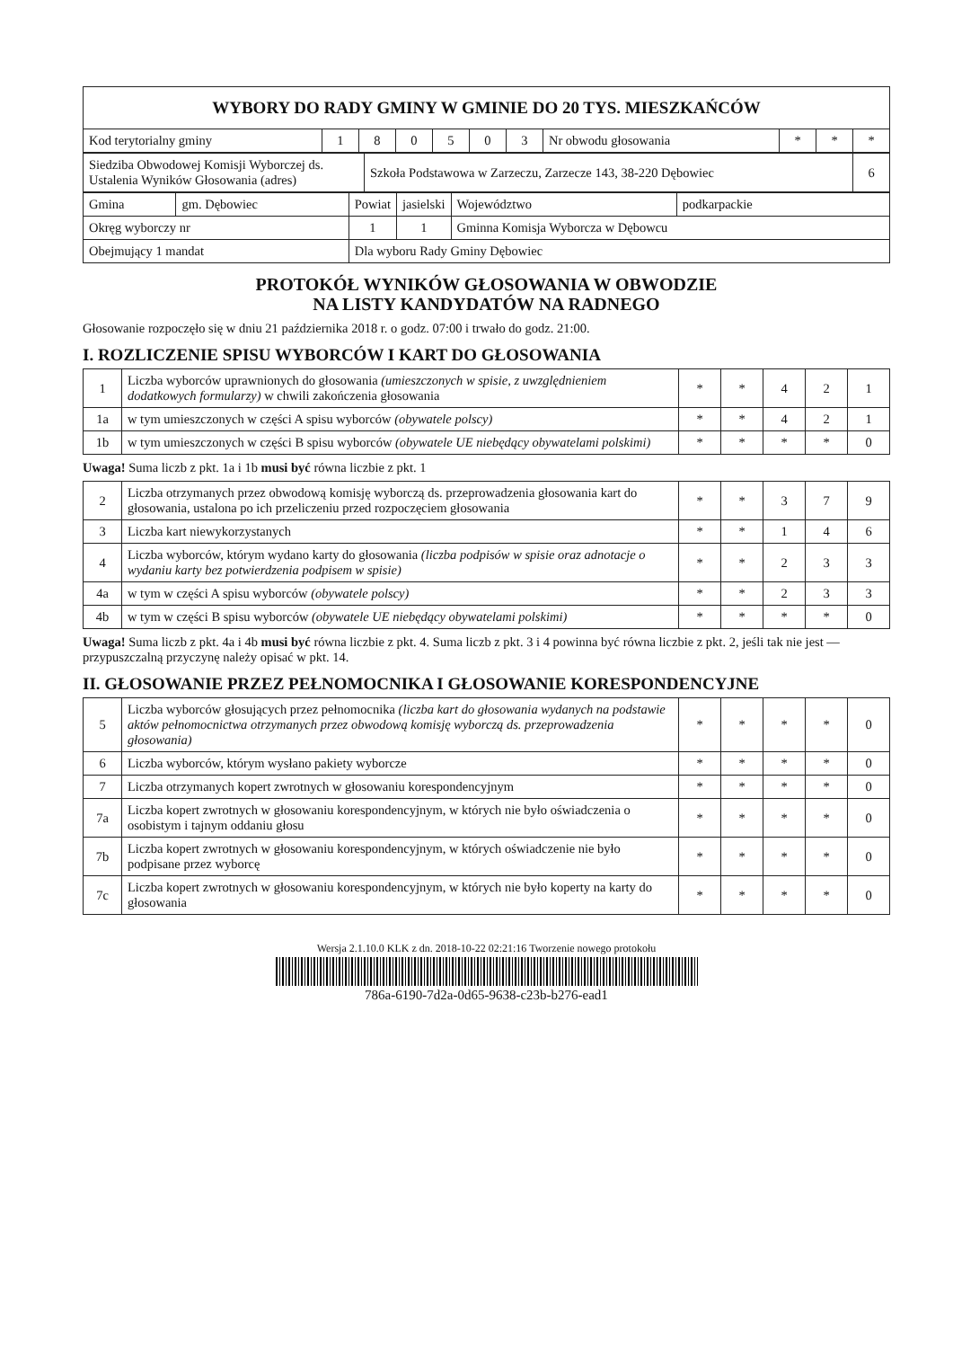| WYBORY DO RADY GMINY W GMINIE DO 20 TYS. MIESZKAŃCÓW | | | | | | | | | | |
| Kod terytorialny gminy | 1 | 8 | 0 | 5 | 0 | 3 | Nr obwodu głosowania | * | * | * |
| Siedziba Obwodowej Komisji Wyborczej ds. Ustalenia Wyników Głosowania (adres) | Szkoła Podstawowa w Zarzeczu, Zarzecze 143, 38-220 Dębowiec | 6 |
| Gmina | gm. Dębowiec | Powiat | jasielski | Województwo | podkarpackie |
| Okręg wyborczy nr | | 1 | 1 | Gminna Komisja Wyborcza w Dębowcu | |
| Obejmujący 1 mandat | | Dla wyboru Rady Gminy Dębowiec | | | |
PROTOKÓŁ WYNIKÓW GŁOSOWANIA W OBWODZIE
NA LISTY KANDYDATÓW NA RADNEGO
Głosowanie rozpoczęło się w dniu 21 października 2018 r. o godz. 07:00 i trwało do godz. 21:00.
I. ROZLICZENIE SPISU WYBORCÓW I KART DO GŁOSOWANIA
| 1 | Liczba wyborców uprawnionych do głosowania (umieszczonych w spisie, z uwzględnieniem dodatkowych formularzy) w chwili zakończenia głosowania | * | * | 4 | 2 | 1 |
| 1a | w tym umieszczonych w części A spisu wyborców (obywatele polscy) | * | * | 4 | 2 | 1 |
| 1b | w tym umieszczonych w części B spisu wyborców (obywatele UE niebędący obywatelami polskimi) | * | * | * | * | 0 |
Uwaga! Suma liczb z pkt. 1a i 1b musi być równa liczbie z pkt. 1
| 2 | Liczba otrzymanych przez obwodową komisję wyborczą ds. przeprowadzenia głosowania kart do głosowania, ustalona po ich przeliczeniu przed rozpoczęciem głosowania | * | * | 3 | 7 | 9 |
| 3 | Liczba kart niewykorzystanych | * | * | 1 | 4 | 6 |
| 4 | Liczba wyborców, którym wydano karty do głosowania (liczba podpisów w spisie oraz adnotacje o wydaniu karty bez potwierdzenia podpisem w spisie) | * | * | 2 | 3 | 3 |
| 4a | w tym w części A spisu wyborców (obywatele polscy) | * | * | 2 | 3 | 3 |
| 4b | w tym w części B spisu wyborców (obywatele UE niebędący obywatelami polskimi) | * | * | * | * | 0 |
Uwaga! Suma liczb z pkt. 4a i 4b musi być równa liczbie z pkt. 4. Suma liczb z pkt. 3 i 4 powinna być równa liczbie z pkt. 2, jeśli tak nie jest — przypuszczalną przyczynę należy opisać w pkt. 14.
II. GŁOSOWANIE PRZEZ PEŁNOMOCNIKA I GŁOSOWANIE KORESPONDENCYJNE
| 5 | Liczba wyborców głosujących przez pełnomocnika (liczba kart do głosowania wydanych na podstawie aktów pełnomocnictwa otrzymanych przez obwodową komisję wyborczą ds. przeprowadzenia głosowania) | * | * | * | * | 0 |
| 6 | Liczba wyborców, którym wysłano pakiety wyborcze | * | * | * | * | 0 |
| 7 | Liczba otrzymanych kopert zwrotnych w głosowaniu korespondencyjnym | * | * | * | * | 0 |
| 7a | Liczba kopert zwrotnych w głosowaniu korespondencyjnym, w których nie było oświadczenia o osobistym i tajnym oddaniu głosu | * | * | * | * | 0 |
| 7b | Liczba kopert zwrotnych w głosowaniu korespondencyjnym, w których oświadczenie nie było podpisane przez wyborcę | * | * | * | * | 0 |
| 7c | Liczba kopert zwrotnych w głosowaniu korespondencyjnym, w których nie było koperty na karty do głosowania | * | * | * | * | 0 |
Wersja 2.1.10.0 KLK z dn. 2018-10-22 02:21:16 Tworzenie nowego protokołu
786a-6190-7d2a-0d65-9638-c23b-b276-ead1